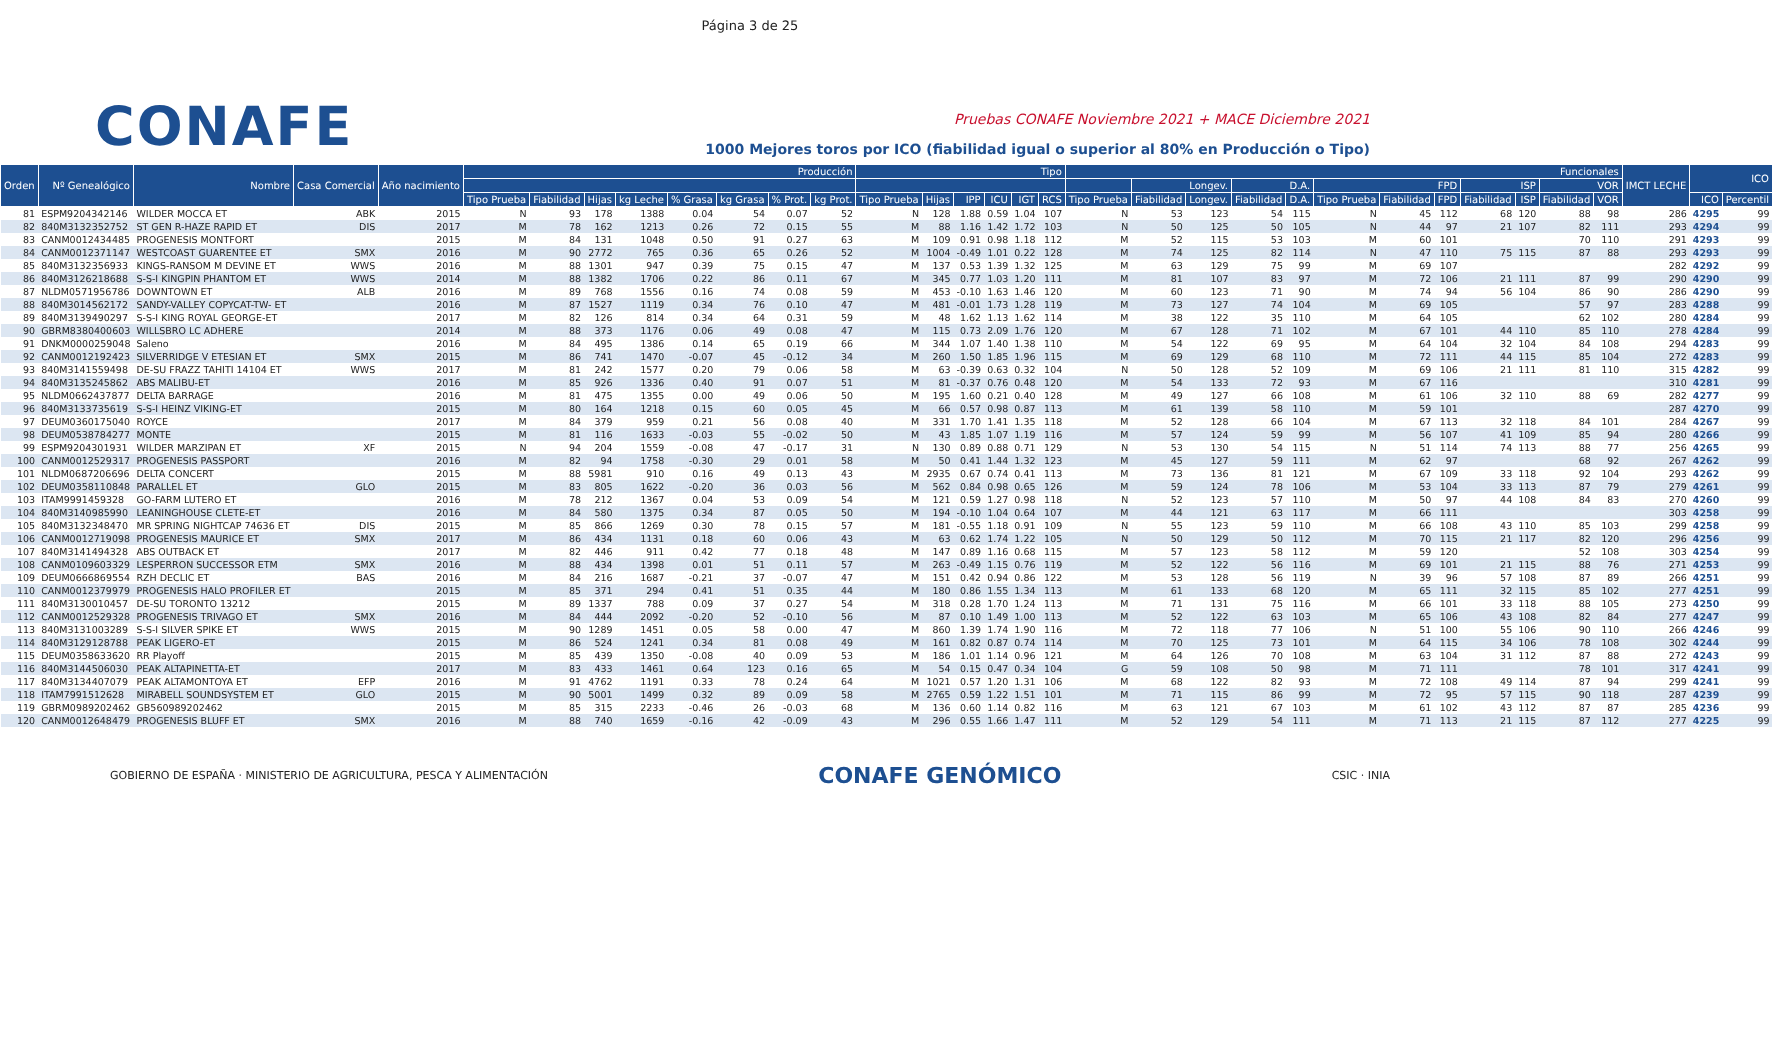Página 3 de 25
CONAFE
Pruebas CONAFE Noviembre 2021 + MACE Diciembre 2021
1000 Mejores toros por ICO (fiabilidad igual o superior al 80% en Producción o Tipo)
| Orden | Nº Genealógico | Nombre | Casa Comercial | Año nacimiento | Producción | | | | | | | | Tipo | | | | | | Funcionales | | | | | | | | | | | | IMCT LECHE | ICO | |
| --- | --- | --- | --- | --- | --- | --- | --- | --- | --- | --- | --- | --- | --- | --- | --- | --- | --- | --- | --- | --- | --- | --- | --- | --- | --- | --- | --- | --- | --- | --- | --- | --- | --- |
| | | | | | | | | | | | | | | | | | | | | Longev. | | D.A. | | FPD | | | ISP | | VOR | | | | |
| | | | | | Tipo Prueba | Fiabilidad | Hijas | kg Leche | % Grasa | kg Grasa | % Prot. | kg Prot. | Tipo Prueba | Hijas | IPP | ICU | IGT | RCS | Tipo Prueba | Fiabilidad | Longev. | Fiabilidad | D.A. | Tipo Prueba | Fiabilidad | FPD | Fiabilidad | ISP | Fiabilidad | VOR | | ICO | Percentil |
| 81 | ESPM9204342146 | WILDER MOCCA ET | ABK | 2015 | N | 93 | 178 | 1388 | 0.04 | 54 | 0.07 | 52 | N | 128 | 1.88 | 0.59 | 1.04 | 107 | N | 53 | 123 | 54 | 115 | N | 45 | 112 | 68 | 120 | 88 | 98 | 286 | 4295 | 99 |
| 82 | 840M3132352752 | ST GEN R-HAZE RAPID ET | DIS | 2017 | M | 78 | 162 | 1213 | 0.26 | 72 | 0.15 | 55 | M | 88 | 1.16 | 1.42 | 1.72 | 103 | N | 50 | 125 | 50 | 105 | N | 44 | 97 | 21 | 107 | 82 | 111 | 293 | 4294 | 99 |
| 83 | CANM0012434485 | PROGENESIS MONTFORT | | 2015 | M | 84 | 131 | 1048 | 0.50 | 91 | 0.27 | 63 | M | 109 | 0.91 | 0.98 | 1.18 | 112 | M | 52 | 115 | 53 | 103 | M | 60 | 101 | | | 70 | 110 | 291 | 4293 | 99 |
| 84 | CANM0012371147 | WESTCOAST GUARENTEE ET | SMX | 2016 | M | 90 | 2772 | 765 | 0.36 | 65 | 0.26 | 52 | M | 1004 | -0.49 | 1.01 | 0.22 | 128 | M | 74 | 125 | 82 | 114 | N | 47 | 110 | 75 | 115 | 87 | 88 | 293 | 4293 | 99 |
| 85 | 840M3132356933 | KINGS-RANSOM M DEVINE ET | WWS | 2016 | M | 88 | 1301 | 947 | 0.39 | 75 | 0.15 | 47 | M | 137 | 0.53 | 1.39 | 1.32 | 125 | M | 63 | 129 | 75 | 99 | M | 69 | 107 | | | | | 282 | 4292 | 99 |
| 86 | 840M3126218688 | S-S-I KINGPIN PHANTOM ET | WWS | 2014 | M | 88 | 1382 | 1706 | 0.22 | 86 | 0.11 | 67 | M | 345 | 0.77 | 1.03 | 1.20 | 111 | M | 81 | 107 | 83 | 97 | M | 72 | 106 | 21 | 111 | 87 | 99 | 290 | 4290 | 99 |
| 87 | NLDM0571956786 | DOWNTOWN ET | ALB | 2016 | M | 89 | 768 | 1556 | 0.16 | 74 | 0.08 | 59 | M | 453 | -0.10 | 1.63 | 1.46 | 120 | M | 60 | 123 | 71 | 90 | M | 74 | 94 | 56 | 104 | 86 | 90 | 286 | 4290 | 99 |
| 88 | 840M3014562172 | SANDY-VALLEY COPYCAT-TW- ET | | 2016 | M | 87 | 1527 | 1119 | 0.34 | 76 | 0.10 | 47 | M | 481 | -0.01 | 1.73 | 1.28 | 119 | M | 73 | 127 | 74 | 104 | M | 69 | 105 | | | 57 | 97 | 283 | 4288 | 99 |
| 89 | 840M3139490297 | S-S-I KING ROYAL GEORGE-ET | | 2017 | M | 82 | 126 | 814 | 0.34 | 64 | 0.31 | 59 | M | 48 | 1.62 | 1.13 | 1.62 | 114 | M | 38 | 122 | 35 | 110 | M | 64 | 105 | | | 62 | 102 | 280 | 4284 | 99 |
| 90 | GBRM8380400603 | WILLSBRO LC ADHERE | | 2014 | M | 88 | 373 | 1176 | 0.06 | 49 | 0.08 | 47 | M | 115 | 0.73 | 2.09 | 1.76 | 120 | M | 67 | 128 | 71 | 102 | M | 67 | 101 | 44 | 110 | 85 | 110 | 278 | 4284 | 99 |
| 91 | DNKM0000259048 | Saleno | | 2016 | M | 84 | 495 | 1386 | 0.14 | 65 | 0.19 | 66 | M | 344 | 1.07 | 1.40 | 1.38 | 110 | M | 54 | 122 | 69 | 95 | M | 64 | 104 | 32 | 104 | 84 | 108 | 294 | 4283 | 99 |
| 92 | CANM0012192423 | SILVERRIDGE V ETESIAN ET | SMX | 2015 | M | 86 | 741 | 1470 | -0.07 | 45 | -0.12 | 34 | M | 260 | 1.50 | 1.85 | 1.96 | 115 | M | 69 | 129 | 68 | 110 | M | 72 | 111 | 44 | 115 | 85 | 104 | 272 | 4283 | 99 |
| 93 | 840M3141559498 | DE-SU FRAZZ TAHITI 14104 ET | WWS | 2017 | M | 81 | 242 | 1577 | 0.20 | 79 | 0.06 | 58 | M | 63 | -0.39 | 0.63 | 0.32 | 104 | N | 50 | 128 | 52 | 109 | M | 69 | 106 | 21 | 111 | 81 | 110 | 315 | 4282 | 99 |
| 94 | 840M3135245862 | ABS MALIBU-ET | | 2016 | M | 85 | 926 | 1336 | 0.40 | 91 | 0.07 | 51 | M | 81 | -0.37 | 0.76 | 0.48 | 120 | M | 54 | 133 | 72 | 93 | M | 67 | 116 | | | | | 310 | 4281 | 99 |
| 95 | NLDM0662437877 | DELTA BARRAGE | | 2016 | M | 81 | 475 | 1355 | 0.00 | 49 | 0.06 | 50 | M | 195 | 1.60 | 0.21 | 0.40 | 128 | M | 49 | 127 | 66 | 108 | M | 61 | 106 | 32 | 110 | 88 | 69 | 282 | 4277 | 99 |
| 96 | 840M3133735619 | S-S-I HEINZ VIKING-ET | | 2015 | M | 80 | 164 | 1218 | 0.15 | 60 | 0.05 | 45 | M | 66 | 0.57 | 0.98 | 0.87 | 113 | M | 61 | 139 | 58 | 110 | M | 59 | 101 | | | | | 287 | 4270 | 99 |
| 97 | DEUM0360175040 | ROYCE | | 2017 | M | 84 | 379 | 959 | 0.21 | 56 | 0.08 | 40 | M | 331 | 1.70 | 1.41 | 1.35 | 118 | M | 52 | 128 | 66 | 104 | M | 67 | 113 | 32 | 118 | 84 | 101 | 284 | 4267 | 99 |
| 98 | DEUM0538784277 | MONTE | | 2015 | M | 81 | 116 | 1633 | -0.03 | 55 | -0.02 | 50 | M | 43 | 1.85 | 1.07 | 1.19 | 116 | M | 57 | 124 | 59 | 99 | M | 56 | 107 | 41 | 109 | 85 | 94 | 280 | 4266 | 99 |
| 99 | ESPM9204301931 | WILDER MARZIPAN ET | XF | 2015 | N | 94 | 204 | 1559 | -0.08 | 47 | -0.17 | 31 | N | 130 | 0.89 | 0.88 | 0.71 | 129 | N | 53 | 130 | 54 | 115 | N | 51 | 114 | 74 | 113 | 88 | 77 | 256 | 4265 | 99 |
| 100 | CANM0012529317 | PROGENESIS PASSPORT | | 2016 | M | 82 | 94 | 1758 | -0.30 | 29 | 0.01 | 58 | M | 50 | 0.41 | 1.44 | 1.32 | 123 | M | 45 | 127 | 59 | 111 | M | 62 | 97 | | | 68 | 92 | 267 | 4262 | 99 |
| 101 | NLDM0687206696 | DELTA CONCERT | | 2015 | M | 88 | 5981 | 910 | 0.16 | 49 | 0.13 | 43 | M | 2935 | 0.67 | 0.74 | 0.41 | 113 | M | 73 | 136 | 81 | 121 | M | 67 | 109 | 33 | 118 | 92 | 104 | 293 | 4262 | 99 |
| 102 | DEUM0358110848 | PARALLEL ET | GLO | 2015 | M | 83 | 805 | 1622 | -0.20 | 36 | 0.03 | 56 | M | 562 | 0.84 | 0.98 | 0.65 | 126 | M | 59 | 124 | 78 | 106 | M | 53 | 104 | 33 | 113 | 87 | 79 | 279 | 4261 | 99 |
| 103 | ITAM9991459328 | GO-FARM LUTERO ET | | 2016 | M | 78 | 212 | 1367 | 0.04 | 53 | 0.09 | 54 | M | 121 | 0.59 | 1.27 | 0.98 | 118 | N | 52 | 123 | 57 | 110 | M | 50 | 97 | 44 | 108 | 84 | 83 | 270 | 4260 | 99 |
| 104 | 840M3140985990 | LEANINGHOUSE CLETE-ET | | 2016 | M | 84 | 580 | 1375 | 0.34 | 87 | 0.05 | 50 | M | 194 | -0.10 | 1.04 | 0.64 | 107 | M | 44 | 121 | 63 | 117 | M | 66 | 111 | | | | | 303 | 4258 | 99 |
| 105 | 840M3132348470 | MR SPRING NIGHTCAP 74636 ET | DIS | 2015 | M | 85 | 866 | 1269 | 0.30 | 78 | 0.15 | 57 | M | 181 | -0.55 | 1.18 | 0.91 | 109 | N | 55 | 123 | 59 | 110 | M | 66 | 108 | 43 | 110 | 85 | 103 | 299 | 4258 | 99 |
| 106 | CANM0012719098 | PROGENESIS MAURICE ET | SMX | 2017 | M | 86 | 434 | 1131 | 0.18 | 60 | 0.06 | 43 | M | 63 | 0.62 | 1.74 | 1.22 | 105 | N | 50 | 129 | 50 | 112 | M | 70 | 115 | 21 | 117 | 82 | 120 | 296 | 4256 | 99 |
| 107 | 840M3141494328 | ABS OUTBACK ET | | 2017 | M | 82 | 446 | 911 | 0.42 | 77 | 0.18 | 48 | M | 147 | 0.89 | 1.16 | 0.68 | 115 | M | 57 | 123 | 58 | 112 | M | 59 | 120 | | | 52 | 108 | 303 | 4254 | 99 |
| 108 | CANM0109603329 | LESPERRON SUCCESSOR ETM | SMX | 2016 | M | 88 | 434 | 1398 | 0.01 | 51 | 0.11 | 57 | M | 263 | -0.49 | 1.15 | 0.76 | 119 | M | 52 | 122 | 56 | 116 | M | 69 | 101 | 21 | 115 | 88 | 76 | 271 | 4253 | 99 |
| 109 | DEUM0666869554 | RZH DECLIC ET | BAS | 2016 | M | 84 | 216 | 1687 | -0.21 | 37 | -0.07 | 47 | M | 151 | 0.42 | 0.94 | 0.86 | 122 | M | 53 | 128 | 56 | 119 | N | 39 | 96 | 57 | 108 | 87 | 89 | 266 | 4251 | 99 |
| 110 | CANM0012379979 | PROGENESIS HALO PROFILER ET | | 2015 | M | 85 | 371 | 294 | 0.41 | 51 | 0.35 | 44 | M | 180 | 0.86 | 1.55 | 1.34 | 113 | M | 61 | 133 | 68 | 120 | M | 65 | 111 | 32 | 115 | 85 | 102 | 277 | 4251 | 99 |
| 111 | 840M3130010457 | DE-SU TORONTO 13212 | | 2015 | M | 89 | 1337 | 788 | 0.09 | 37 | 0.27 | 54 | M | 318 | 0.28 | 1.70 | 1.24 | 113 | M | 71 | 131 | 75 | 116 | M | 66 | 101 | 33 | 118 | 88 | 105 | 273 | 4250 | 99 |
| 112 | CANM0012529328 | PROGENESIS TRIVAGO ET | SMX | 2016 | M | 84 | 444 | 2092 | -0.20 | 52 | -0.10 | 56 | M | 87 | 0.10 | 1.49 | 1.00 | 113 | M | 52 | 122 | 63 | 103 | M | 65 | 106 | 43 | 108 | 82 | 84 | 277 | 4247 | 99 |
| 113 | 840M3131003289 | S-S-I SILVER SPIKE ET | WWS | 2015 | M | 90 | 1289 | 1451 | 0.05 | 58 | 0.00 | 47 | M | 860 | 1.39 | 1.74 | 1.90 | 116 | M | 72 | 118 | 77 | 106 | N | 51 | 100 | 55 | 106 | 90 | 110 | 266 | 4246 | 99 |
| 114 | 840M3129128788 | PEAK LIGERO-ET | | 2015 | M | 86 | 524 | 1241 | 0.34 | 81 | 0.08 | 49 | M | 161 | 0.82 | 0.87 | 0.74 | 114 | M | 70 | 125 | 73 | 101 | M | 64 | 115 | 34 | 106 | 78 | 108 | 302 | 4244 | 99 |
| 115 | DEUM0358633620 | RR Playoff | | 2015 | M | 85 | 439 | 1350 | -0.08 | 40 | 0.09 | 53 | M | 186 | 1.01 | 1.14 | 0.96 | 121 | M | 64 | 126 | 70 | 108 | M | 63 | 104 | 31 | 112 | 87 | 88 | 272 | 4243 | 99 |
| 116 | 840M3144506030 | PEAK ALTAPINETTA-ET | | 2017 | M | 83 | 433 | 1461 | 0.64 | 123 | 0.16 | 65 | M | 54 | 0.15 | 0.47 | 0.34 | 104 | G | 59 | 108 | 50 | 98 | M | 71 | 111 | | | 78 | 101 | 317 | 4241 | 99 |
| 117 | 840M3134407079 | PEAK ALTAMONTOYA ET | EFP | 2016 | M | 91 | 4762 | 1191 | 0.33 | 78 | 0.24 | 64 | M | 1021 | 0.57 | 1.20 | 1.31 | 106 | M | 68 | 122 | 82 | 93 | M | 72 | 108 | 49 | 114 | 87 | 94 | 299 | 4241 | 99 |
| 118 | ITAM7991512628 | MIRABELL SOUNDSYSTEM ET | GLO | 2015 | M | 90 | 5001 | 1499 | 0.32 | 89 | 0.09 | 58 | M | 2765 | 0.59 | 1.22 | 1.51 | 101 | M | 71 | 115 | 86 | 99 | M | 72 | 95 | 57 | 115 | 90 | 118 | 287 | 4239 | 99 |
| 119 | GBRM0989202462 | GB560989202462 | | 2015 | M | 85 | 315 | 2233 | -0.46 | 26 | -0.03 | 68 | M | 136 | 0.60 | 1.14 | 0.82 | 116 | M | 63 | 121 | 67 | 103 | M | 61 | 102 | 43 | 112 | 87 | 87 | 285 | 4236 | 99 |
| 120 | CANM0012648479 | PROGENESIS BLUFF ET | SMX | 2016 | M | 88 | 740 | 1659 | -0.16 | 42 | -0.09 | 43 | M | 296 | 0.55 | 1.66 | 1.47 | 111 | M | 52 | 129 | 54 | 111 | M | 71 | 113 | 21 | 115 | 87 | 112 | 277 | 4225 | 99 |
GOBIERNO DE ESPAÑA · MINISTERIO DE AGRICULTURA, PESCA Y ALIMENTACIÓN
CONAFE GENÓMICO
CSIC · INIA